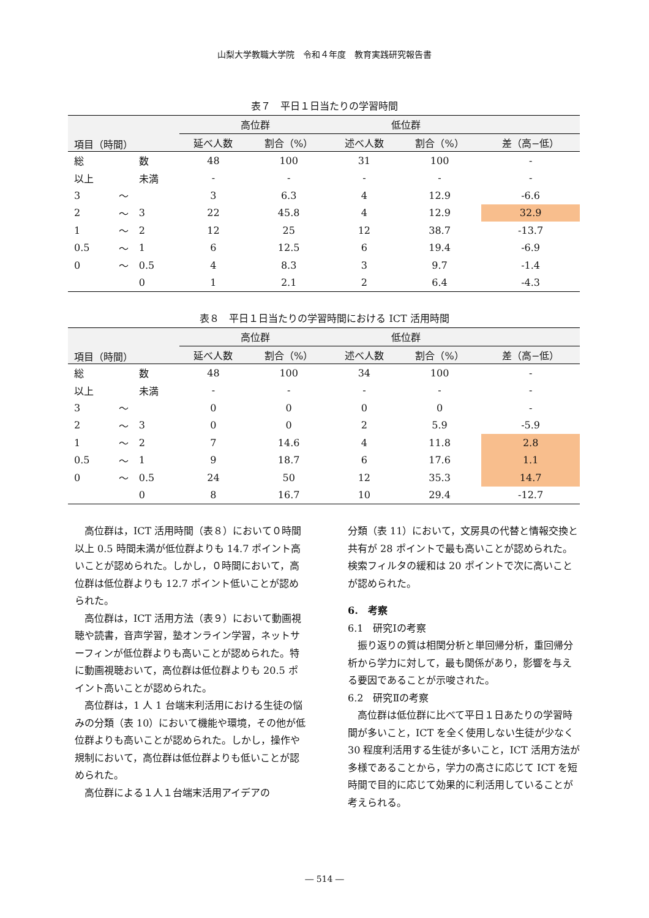山梨大学教職大学院　令和４年度　教育実践研究報告書
表７　平日１日当たりの学習時間
| 項目（時間） | | | 高位群 | | 低位群 | | |
| --- | --- | --- | --- | --- | --- | --- | --- |
| | | | 延べ人数 | 割合（%） | 述べ人数 | 割合（%） | 差（高−低） |
| 総 | | 数 | 48 | 100 | 31 | 100 | - |
| 以上 | | 未満 | - | - | - | - | - |
| 3 | 〜 | | 3 | 6.3 | 4 | 12.9 | -6.6 |
| 2 | 〜 | 3 | 22 | 45.8 | 4 | 12.9 | 32.9 |
| 1 | 〜 | 2 | 12 | 25 | 12 | 38.7 | -13.7 |
| 0.5 | 〜 | 1 | 6 | 12.5 | 6 | 19.4 | -6.9 |
| 0 | 〜 | 0.5 | 4 | 8.3 | 3 | 9.7 | -1.4 |
| | | 0 | 1 | 2.1 | 2 | 6.4 | -4.3 |
表８　平日１日当たりの学習時間における ICT 活用時間
| 項目（時間） | | | 高位群 | | 低位群 | | |
| --- | --- | --- | --- | --- | --- | --- | --- |
| | | | 延べ人数 | 割合（%） | 述べ人数 | 割合（%） | 差（高−低） |
| 総 | | 数 | 48 | 100 | 34 | 100 | - |
| 以上 | | 未満 | - | - | - | - | - |
| 3 | 〜 | | 0 | 0 | 0 | 0 | - |
| 2 | 〜 | 3 | 0 | 0 | 2 | 5.9 | -5.9 |
| 1 | 〜 | 2 | 7 | 14.6 | 4 | 11.8 | 2.8 |
| 0.5 | 〜 | 1 | 9 | 18.7 | 6 | 17.6 | 1.1 |
| 0 | 〜 | 0.5 | 24 | 50 | 12 | 35.3 | 14.7 |
| | | 0 | 8 | 16.7 | 10 | 29.4 | -12.7 |
高位群は，ICT 活用時間（表８）において０時間以上 0.5 時間未満が低位群よりも 14.7 ポイント高いことが認められた。しかし，０時間において，高位群は低位群よりも 12.7 ポイント低いことが認められた。
高位群は，ICT 活用方法（表９）において動画視聴や読書，音声学習，塾オンライン学習，ネットサーフィンが低位群よりも高いことが認められた。特に動画視聴おいて，高位群は低位群よりも 20.5 ポイント高いことが認められた。
高位群は，1 人 1 台端末利活用における生徒の悩みの分類（表 10）において機能や環境，その他が低位群よりも高いことが認められた。しかし，操作や規制において，高位群は低位群よりも低いことが認められた。
高位群による１人１台端末活用アイデアの
分類（表 11）において，文房具の代替と情報交換と共有が 28 ポイントで最も高いことが認められた。検索フィルタの緩和は 20 ポイントで次に高いことが認められた。
6.　考察
6.1　研究Ⅰの考察
振り返りの質は相関分析と単回帰分析，重回帰分析から学力に対して，最も関係があり，影響を与える要因であることが示唆された。
6.2　研究Ⅱの考察
高位群は低位群に比べて平日１日あたりの学習時間が多いこと，ICT を全く使用しない生徒が少なく 30 程度利活用する生徒が多いこと，ICT 活用方法が多様であることから，学力の高さに応じて ICT を短時間で目的に応じて効果的に利活用していることが考えられる。
― 514 ―